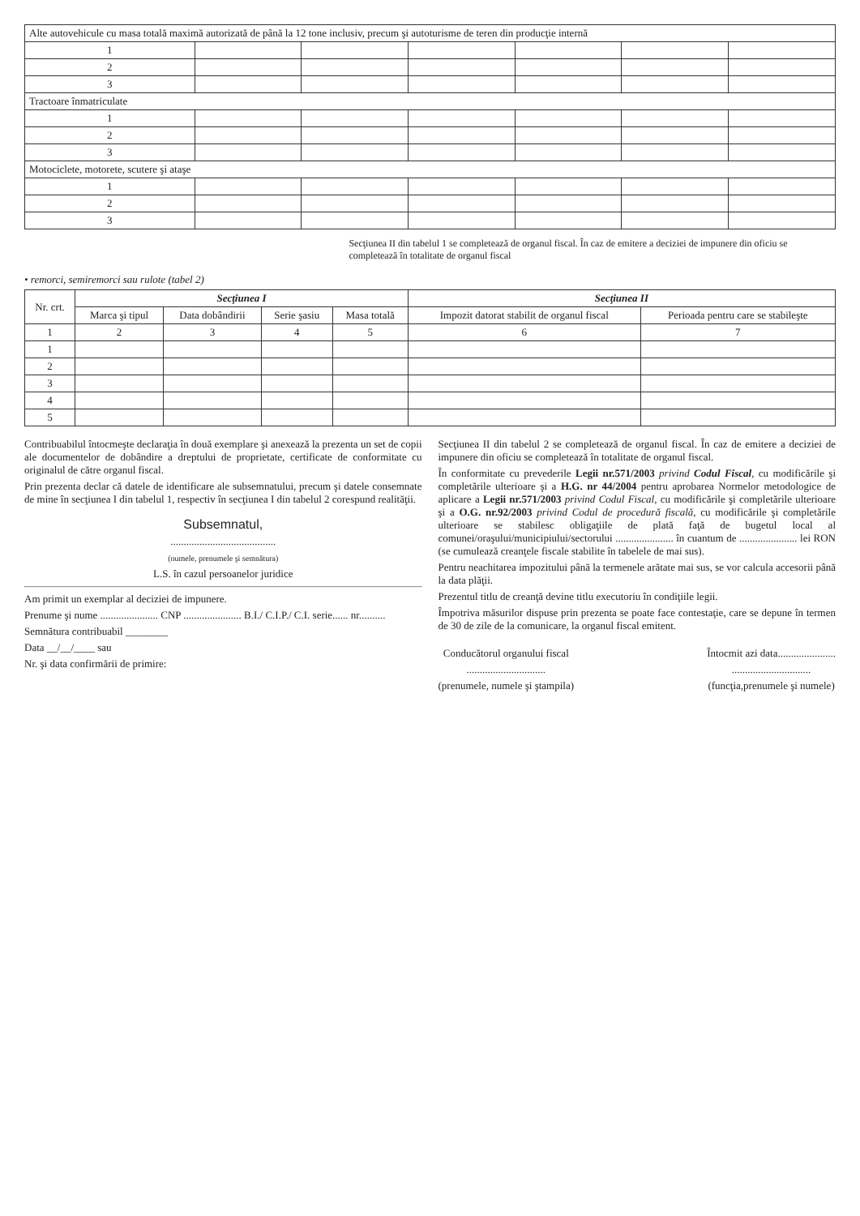| Alte autovehicule cu masa totală maximă autorizată de până la 12 tone inclusiv, precum şi autoturisme de teren din producţie internă | | | | | | |
| --- | --- | --- | --- | --- | --- | --- |
| 1 | | | | | | |
| 2 | | | | | | |
| 3 | | | | | | |
| Tractoare înmatriculate | | | | | | |
| 1 | | | | | | |
| 2 | | | | | | |
| 3 | | | | | | |
| Motociclete, motorete, scutere şi ataşe | | | | | | |
| 1 | | | | | | |
| 2 | | | | | | |
| 3 | | | | | | |
Secţiunea II din tabelul 1 se completează de organul fiscal. În caz de emitere a deciziei de impunere din oficiu se completează în totalitate de organul fiscal
• remorci, semiremorci sau rulote (tabel 2)
| Nr. crt. | Secţiunea I | | | | Secţiunea II | |
| --- | --- | --- | --- | --- | --- | --- |
| | Marca şi tipul | Data dobândirii | Serie şasiu | Masa totală | Impozit datorat stabilit de organul fiscal | Perioada pentru care se stabileşte |
| 1 | 2 | 3 | 4 | 5 | 6 | 7 |
| 1 | | | | | | |
| 2 | | | | | | |
| 3 | | | | | | |
| 4 | | | | | | |
| 5 | | | | | | |
Contribuabilul întocmeşte declaraţia în două exemplare şi anexează la prezenta un set de copii ale documentelor de dobândire a dreptului de proprietate, certificate de conformitate cu originalul de către organul fiscal.
Prin prezenta declar că datele de identificare ale subsemnatului, precum şi datele consemnate de mine în secţiunea I din tabelul 1, respectiv în secţiunea I din tabelul 2 corespund realităţii.
Subsemnatul,
........................................
(numele, prenumele şi semnătura)
L.S. în cazul persoanelor juridice
Am primit un exemplar al deciziei de impunere.
Prenume şi nume ...................... CNP ...................... B.I./ C.I.P./ C.I. serie...... nr..........
Semnătura contribuabil ________
Data __/__/____ sau
Nr. şi data confirmării de primire:
Secţiunea II din tabelul 2 se completează de organul fiscal. În caz de emitere a deciziei de impunere din oficiu se completează în totalitate de organul fiscal.
În conformitate cu prevederile Legii nr.571/2003 privind Codul Fiscal, cu modificările şi completările ulterioare şi a H.G. nr 44/2004 pentru aprobarea Normelor metodologice de aplicare a Legii nr.571/2003 privind Codul Fiscal, cu modificările şi completările ulterioare şi a O.G. nr.92/2003 privind Codul de procedură fiscală, cu modificările şi completările ulterioare se stabilesc obligaţiile de plată faţă de bugetul local al comunei/oraşului/municipiului/sectorului ...................... în cuantum de ...................... lei RON (se cumulează creanţele fiscale stabilite în tabelele de mai sus).
Pentru neachitarea impozitului până la termenele arătate mai sus, se vor calcula accesorii până la data plăţii.
Prezentul titlu de creanţă devine titlu executoriu în condiţiile legii.
Împotriva măsurilor dispuse prin prezenta se poate face contestaţie, care se depune în termen de 30 de zile de la comunicare, la organul fiscal emitent.
Conducătorul organului fiscal
..............................
(prenumele, numele şi ştampila)
Întocmit azi data......................
..............................
(funcţia,prenumele şi numele)